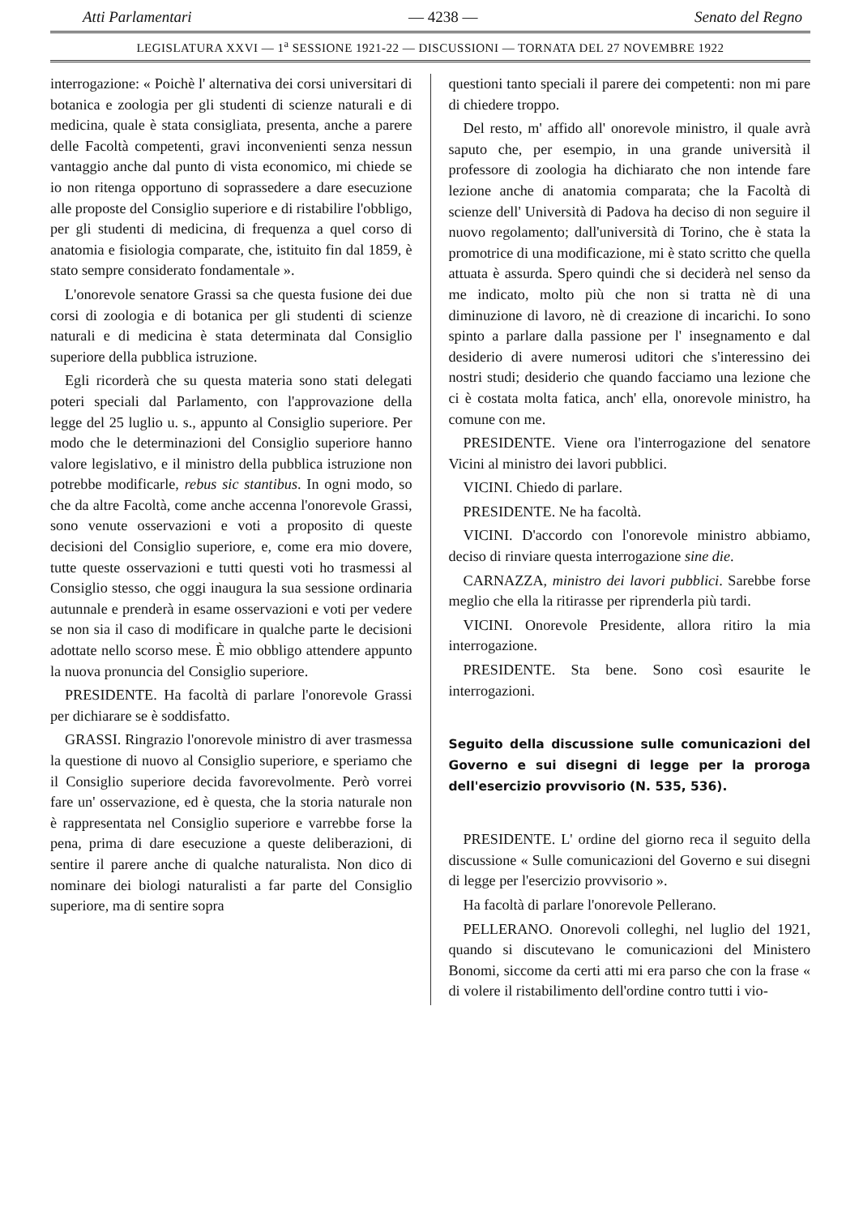Atti Parlamentari — 4238 — Senato del Regno
LEGISLATURA XXVI — 1<sup>a</sup> SESSIONE 1921-22 — DISCUSSIONI — TORNATA DEL 27 NOVEMBRE 1922
interrogazione: « Poichè l' alternativa dei corsi universitari di botanica e zoologia per gli studenti di scienze naturali e di medicina, quale è stata consigliata, presenta, anche a parere delle Facoltà competenti, gravi inconvenienti senza nessun vantaggio anche dal punto di vista economico, mi chiede se io non ritenga opportuno di soprassedere a dare esecuzione alle proposte del Consiglio superiore e di ristabilire l'obbligo, per gli studenti di medicina, di frequenza a quel corso di anatomia e fisiologia comparate, che, istituito fin dal 1859, è stato sempre considerato fondamentale ».
L'onorevole senatore Grassi sa che questa fusione dei due corsi di zoologia e di botanica per gli studenti di scienze naturali e di medicina è stata determinata dal Consiglio superiore della pubblica istruzione.
Egli ricorderà che su questa materia sono stati delegati poteri speciali dal Parlamento, con l'approvazione della legge del 25 luglio u. s., appunto al Consiglio superiore. Per modo che le determinazioni del Consiglio superiore hanno valore legislativo, e il ministro della pubblica istruzione non potrebbe modificarle, rebus sic stantibus. In ogni modo, so che da altre Facoltà, come anche accenna l'onorevole Grassi, sono venute osservazioni e voti a proposito di queste decisioni del Consiglio superiore, e, come era mio dovere, tutte queste osservazioni e tutti questi voti ho trasmessi al Consiglio stesso, che oggi inaugura la sua sessione ordinaria autunnale e prenderà in esame osservazioni e voti per vedere se non sia il caso di modificare in qualche parte le decisioni adottate nello scorso mese. È mio obbligo attendere appunto la nuova pronuncia del Consiglio superiore.
PRESIDENTE. Ha facoltà di parlare l'onorevole Grassi per dichiarare se è soddisfatto.
GRASSI. Ringrazio l'onorevole ministro di aver trasmessa la questione di nuovo al Consiglio superiore, e speriamo che il Consiglio superiore decida favorevolmente. Però vorrei fare un' osservazione, ed è questa, che la storia naturale non è rappresentata nel Consiglio superiore e varrebbe forse la pena, prima di dare esecuzione a queste deliberazioni, di sentire il parere anche di qualche naturalista. Non dico di nominare dei biologi naturalisti a far parte del Consiglio superiore, ma di sentire sopra
questioni tanto speciali il parere dei competenti: non mi pare di chiedere troppo.
Del resto, m' affido all' onorevole ministro, il quale avrà saputo che, per esempio, in una grande università il professore di zoologia ha dichiarato che non intende fare lezione anche di anatomia comparata; che la Facoltà di scienze dell' Università di Padova ha deciso di non seguire il nuovo regolamento; dall'università di Torino, che è stata la promotrice di una modificazione, mi è stato scritto che quella attuata è assurda. Spero quindi che si deciderà nel senso da me indicato, molto più che non si tratta nè di una diminuzione di lavoro, nè di creazione di incarichi. Io sono spinto a parlare dalla passione per l' insegnamento e dal desiderio di avere numerosi uditori che s'interessino dei nostri studi; desiderio che quando facciamo una lezione che ci è costata molta fatica, anch' ella, onorevole ministro, ha comune con me.
PRESIDENTE. Viene ora l'interrogazione del senatore Vicini al ministro dei lavori pubblici.
VICINI. Chiedo di parlare.
PRESIDENTE. Ne ha facoltà.
VICINI. D'accordo con l'onorevole ministro abbiamo, deciso di rinviare questa interrogazione sine die.
CARNAZZA, ministro dei lavori pubblici. Sarebbe forse meglio che ella la ritirasse per riprenderla più tardi.
VICINI. Onorevole Presidente, allora ritiro la mia interrogazione.
PRESIDENTE. Sta bene. Sono così esaurite le interrogazioni.
Seguito della discussione sulle comunicazioni del Governo e sui disegni di legge per la proroga dell'esercizio provvisorio (N. 535, 536).
PRESIDENTE. L' ordine del giorno reca il seguito della discussione « Sulle comunicazioni del Governo e sui disegni di legge per l'esercizio provvisorio ».
Ha facoltà di parlare l'onorevole Pellerano.
PELLERANO. Onorevoli colleghi, nel luglio del 1921, quando si discutevano le comunicazioni del Ministero Bonomi, siccome da certi atti mi era parso che con la frase « di volere il ristabilimento dell'ordine contro tutti i vio-